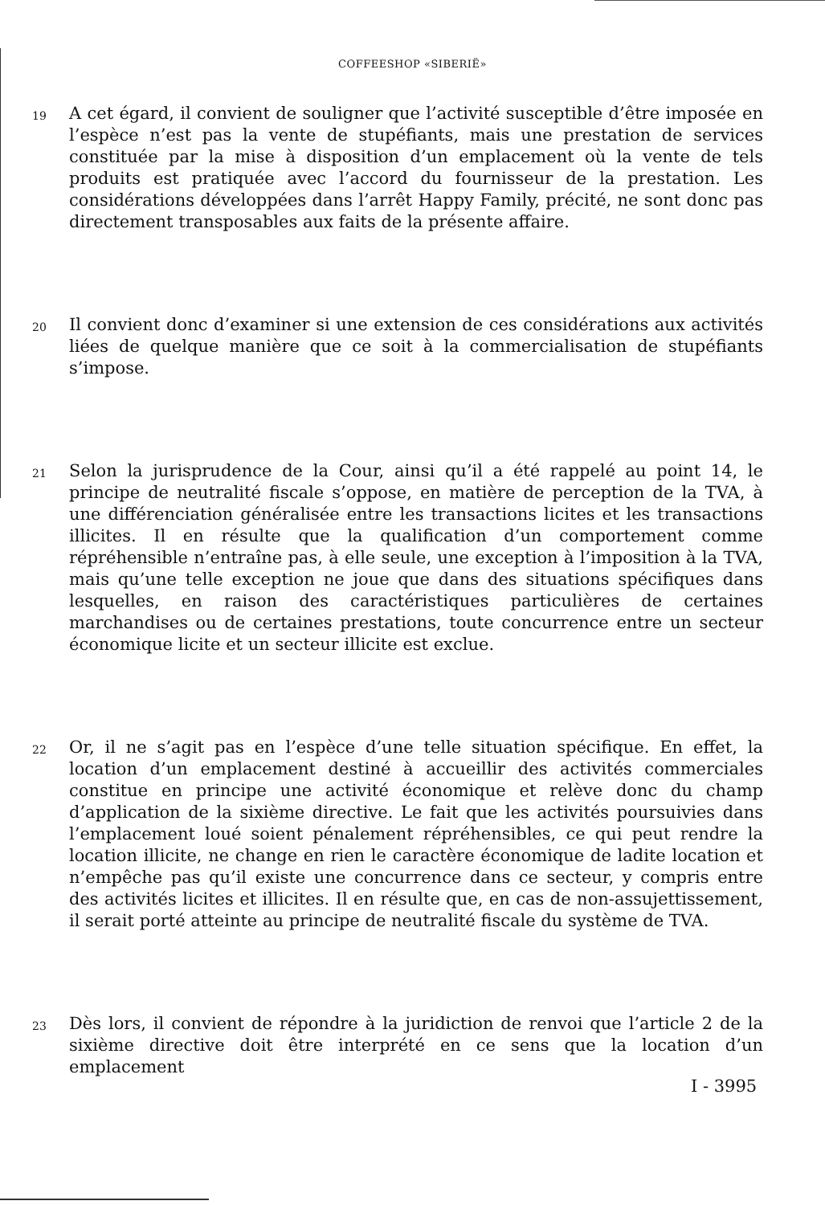COFFEESHOP «SIBERIË»
19
A cet égard, il convient de souligner que l’activité susceptible d’être imposée en l’espèce n’est pas la vente de stupéfiants, mais une prestation de services constituée par la mise à disposition d’un emplacement où la vente de tels produits est pratiquée avec l’accord du fournisseur de la prestation. Les considérations développées dans l’arrêt Happy Family, précité, ne sont donc pas directement transposables aux faits de la présente affaire.
20
Il convient donc d’examiner si une extension de ces considérations aux activités liées de quelque manière que ce soit à la commercialisation de stupéfiants s’impose.
21
Selon la jurisprudence de la Cour, ainsi qu’il a été rappelé au point 14, le principe de neutralité fiscale s’oppose, en matière de perception de la TVA, à une différenciation généralisée entre les transactions licites et les transactions illicites. Il en résulte que la qualification d’un comportement comme répréhensible n’entraîne pas, à elle seule, une exception à l’imposition à la TVA, mais qu’une telle exception ne joue que dans des situations spécifiques dans lesquelles, en raison des caractéristiques particulières de certaines marchandises ou de certaines prestations, toute concurrence entre un secteur économique licite et un secteur illicite est exclue.
22
Or, il ne s’agit pas en l’espèce d’une telle situation spécifique. En effet, la location d’un emplacement destiné à accueillir des activités commerciales constitue en principe une activité économique et relève donc du champ d’application de la sixième directive. Le fait que les activités poursuivies dans l’emplacement loué soient pénalement répréhensibles, ce qui peut rendre la location illicite, ne change en rien le caractère économique de ladite location et n’empêche pas qu’il existe une concurrence dans ce secteur, y compris entre des activités licites et illicites. Il en résulte que, en cas de non-assujettissement, il serait porté atteinte au principe de neutralité fiscale du système de TVA.
23
Dès lors, il convient de répondre à la juridiction de renvoi que l’article 2 de la sixième directive doit être interprété en ce sens que la location d’un emplacement
I - 3995